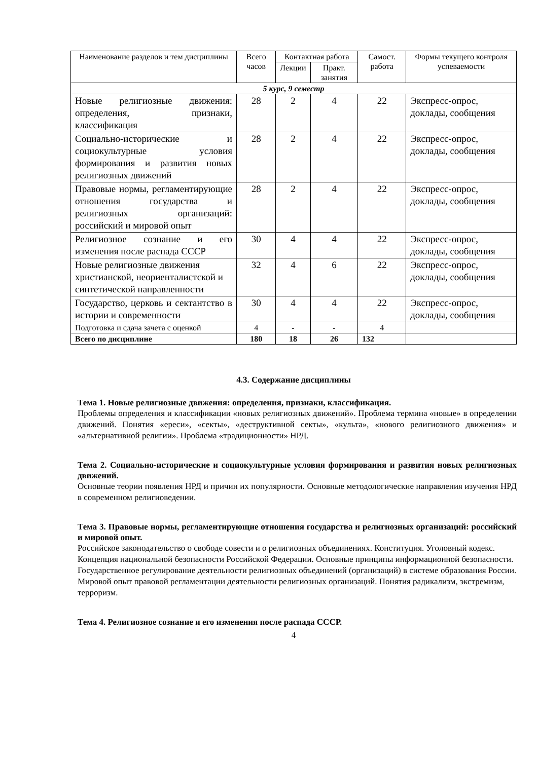| Наименование разделов и тем дисциплины | Всего часов | Контактная работа | | Самост. работа | Формы текущего контроля успеваемости |
| --- | --- | --- | --- | --- | --- |
| | | Лекции | Практ. занятия | | |
| 5 курс, 9 семестр | | | | | |
| Новые религиозные движения: определения, признаки, классификация | 28 | 2 | 4 | 22 | Экспресс-опрос, доклады, сообщения |
| Социально-исторические и социокультурные условия формирования и развития новых религиозных движений | 28 | 2 | 4 | 22 | Экспресс-опрос, доклады, сообщения |
| Правовые нормы, регламентирующие отношения государства и религиозных организаций: российский и мировой опыт | 28 | 2 | 4 | 22 | Экспресс-опрос, доклады, сообщения |
| Религиозное сознание и его изменения после распада СССР | 30 | 4 | 4 | 22 | Экспресс-опрос, доклады, сообщения |
| Новые религиозные движения христианской, неориенталистской и синтетической направленности | 32 | 4 | 6 | 22 | Экспресс-опрос, доклады, сообщения |
| Государство, церковь и сектантство в истории и современности | 30 | 4 | 4 | 22 | Экспресс-опрос, доклады, сообщения |
| Подготовка и сдача зачета с оценкой | 4 | - | - | 4 | |
| Всего по дисциплине | 180 | 18 | 26 | 132 | |
4.3. Содержание дисциплины
Тема 1. Новые религиозные движения: определения, признаки, классификация.
Проблемы определения и классификации «новых религиозных движений». Проблема термина «новые» в определении движений. Понятия «ереси», «секты», «деструктивной секты», «культа», «нового религиозного движения» и «альтернативной религии». Проблема «традиционности» НРД.
Тема 2. Социально-исторические и социокультурные условия формирования и развития новых религиозных движений.
Основные теории появления НРД и причин их популярности. Основные методологические направления изучения НРД в современном религиоведении.
Тема 3. Правовые нормы, регламентирующие отношения государства и религиозных организаций: российский и мировой опыт.
Российское законодательство о свободе совести и о религиозных объединениях. Конституция. Уголовный кодекс. Концепция национальной безопасности Российской Федерации. Основные принципы информационной безопасности. Государственное регулирование деятельности религиозных объединений (организаций) в системе образования России. Мировой опыт правовой регламентации деятельности религиозных организаций. Понятия радикализм, экстремизм, терроризм.
Тема 4. Религиозное сознание и его изменения после распада СССР.
4